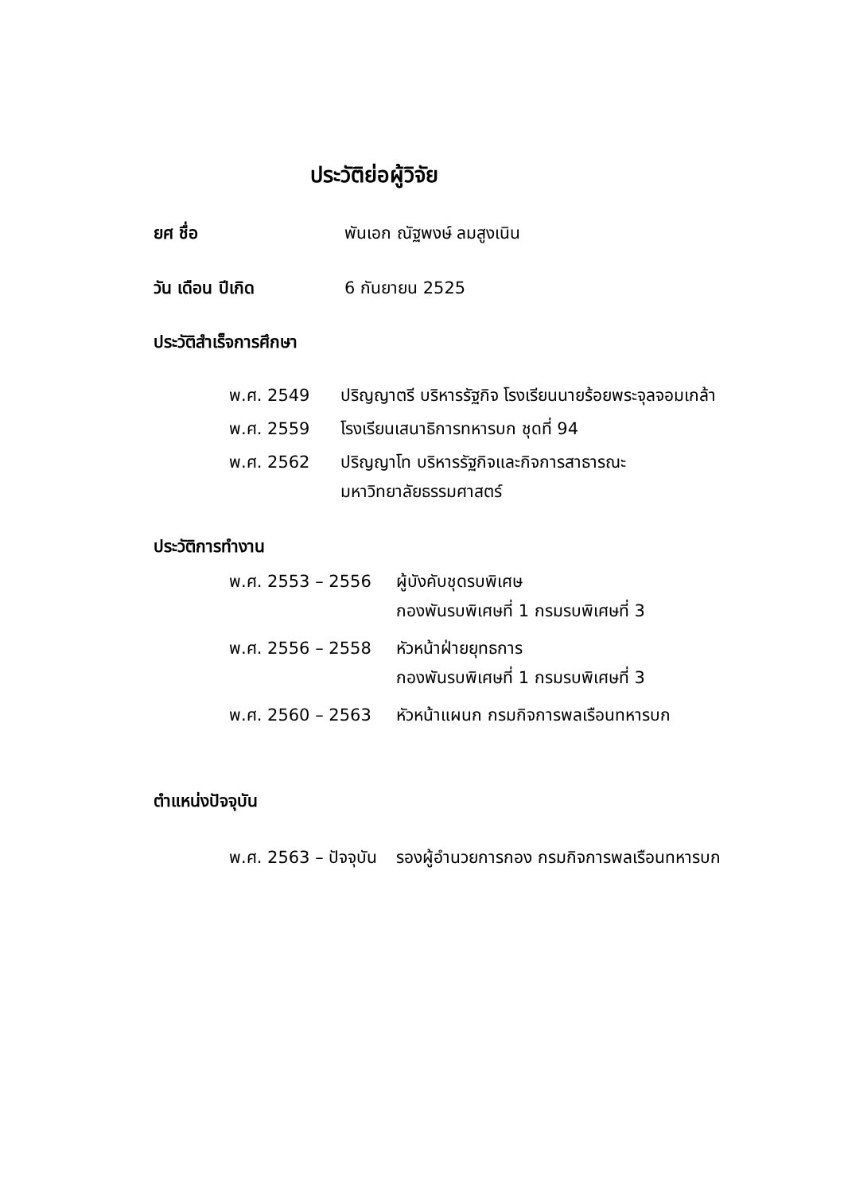ประวัติย่อผู้วิจัย
ยศ ชื่อ พันเอก ณัฐพงษ์ ลมสูงเนิน
วัน เดือน ปีเกิด 6 กันยายน 2525
ประวัติสำเร็จการศึกษา
พ.ศ. 2549 ปริญญาตรี บริหารรัฐกิจ โรงเรียนนายร้อยพระจุลจอมเกล้า
พ.ศ. 2559 โรงเรียนเสนาธิการทหารบก ชุดที่ 94
พ.ศ. 2562 ปริญญาโท บริหารรัฐกิจและกิจการสาธารณะ
มหาวิทยาลัยธรรมศาสตร์
ประวัติการทำงาน
พ.ศ. 2553 – 2556 ผู้บังคับชุดรบพิเศษ
กองพันรบพิเศษที่ 1 กรมรบพิเศษที่ 3
พ.ศ. 2556 – 2558 หัวหน้าฝ่ายยุทธการ
กองพันรบพิเศษที่ 1 กรมรบพิเศษที่ 3
พ.ศ. 2560 – 2563 หัวหน้าแผนก กรมกิจการพลเรือนทหารบก
ตำแหน่งปัจจุบัน
พ.ศ. 2563 – ปัจจุบัน รองผู้อำนวยการกอง กรมกิจการพลเรือนทหารบก